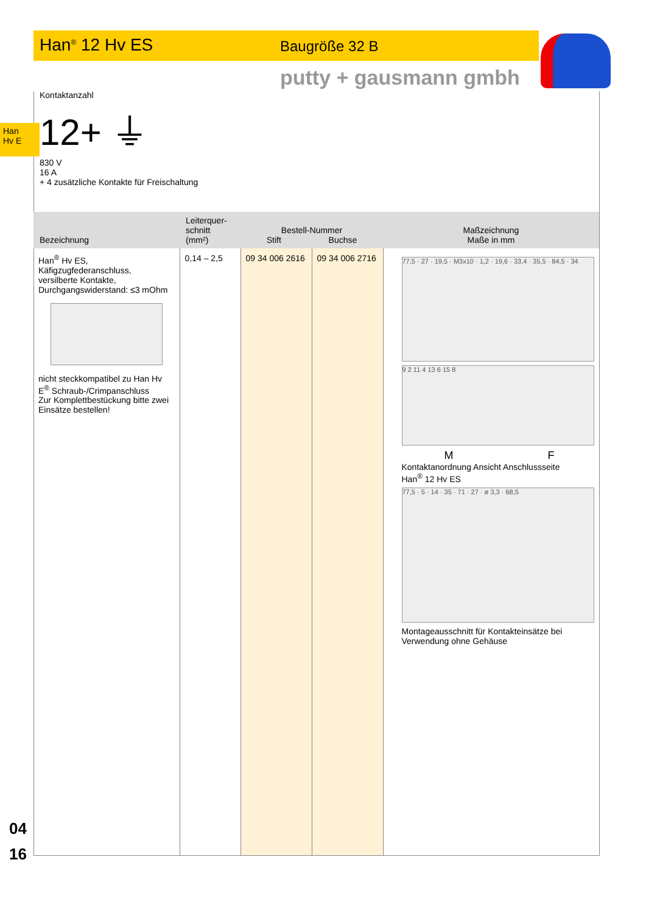Han<sup>®</sup> 12 Hv ES Baugröße 32 B
putty + gausmann gmbh
Han
Hv E
Kontaktanzahl
12+ ⏚
830 V
16 A
+ 4 zusätzliche Kontakte für Freischaltung
| Bezeichnung | Leiterquer- schnitt (mm²) | Bestell-Nummer Stift Buchse | | Maßzeichnung Maße in mm |
| --- | --- | --- | --- | --- |
| Han<sup>®</sup> Hv ES, Käfigzugfederanschluss, versilberte Kontakte, Durchgangswiderstand: ≤3 mOhm nicht steckkompatibel zu Han Hv E<sup>®</sup> Schraub-/Crimpanschluss Zur Komplettbestückung bitte zwei Einsätze bestellen! | 0,14 – 2,5 | 09 34 006 2616 | 09 34 006 2716 | 77,5 · 27 · 19,5 · M3x10 · 1,2 · 19,6 · 33,4 · 35,5 · 84,5 · 34 9 2 11 4 13 6 15 8 M F Kontaktanordnung Ansicht Anschlussseite Han<sup>®</sup> 12 Hv ES 77,5 · 5 · 14 · 35 · 71 · 27 · ø 3,3 · 68,5 Montageausschnitt für Kontakteinsätze bei Verwendung ohne Gehäuse |
04
16